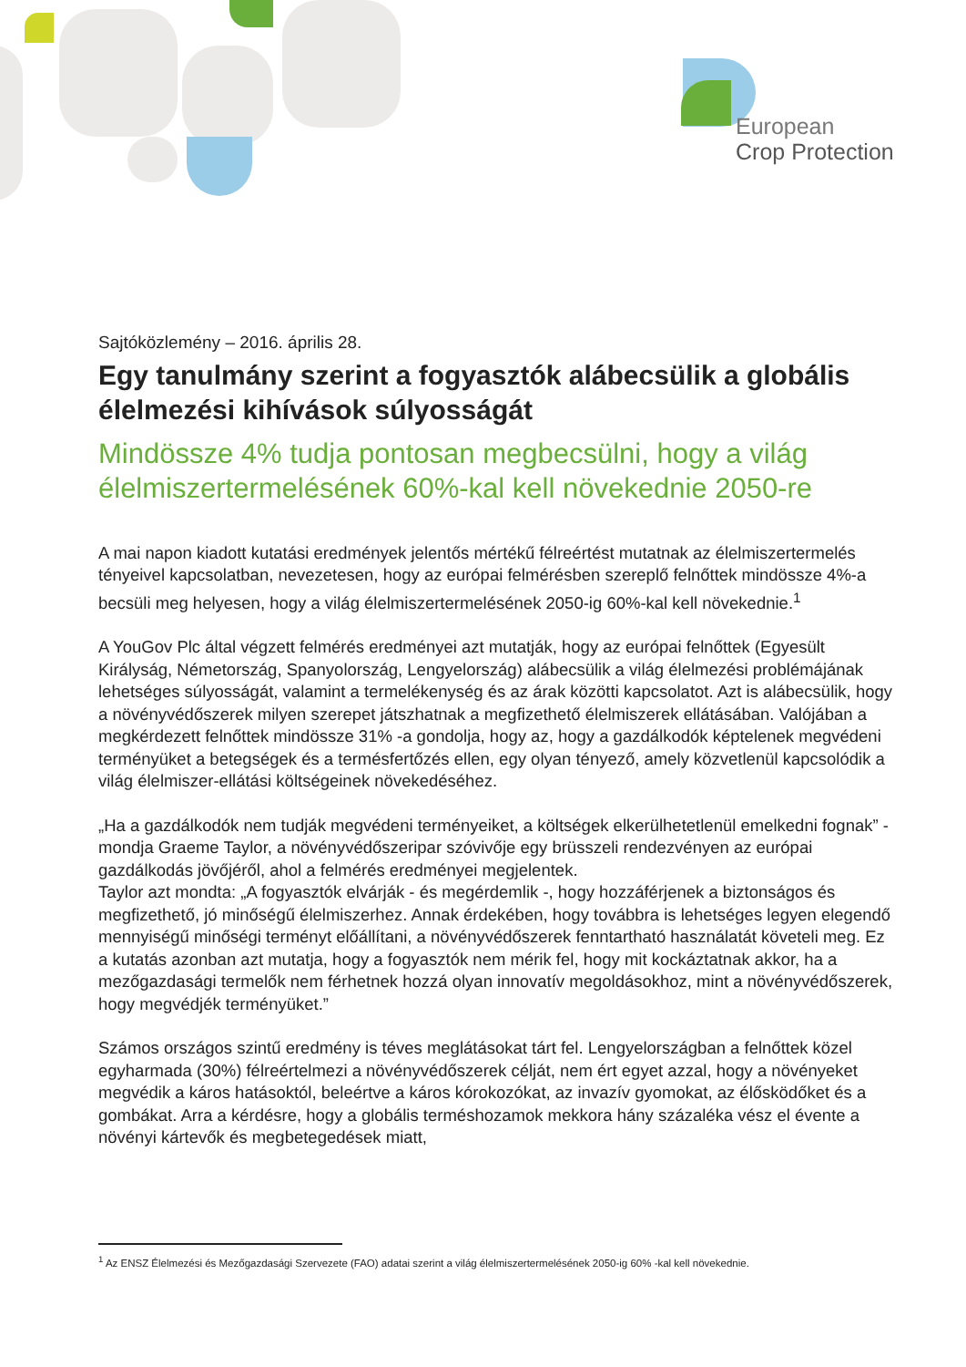European
Crop Protection
Sajtóközlemény – 2016. április 28.
Egy tanulmány szerint a fogyasztók alábecsülik a globális élelmezési kihívások súlyosságát
Mindössze 4% tudja pontosan megbecsülni, hogy a világ élelmiszertermelésének 60%-kal kell növekednie 2050-re
A mai napon kiadott kutatási eredmények jelentős mértékű félreértést mutatnak az élelmiszertermelés tényeivel kapcsolatban, nevezetesen, hogy az európai felmérésben szereplő felnőttek mindössze 4%-a becsüli meg helyesen, hogy a világ élelmiszertermelésének 2050-ig 60%-kal kell növekednie.<sup>1</sup>
A YouGov Plc által végzett felmérés eredményei azt mutatják, hogy az európai felnőttek (Egyesült Királyság, Németország, Spanyolország, Lengyelország) alábecsülik a világ élelmezési problémájának lehetséges súlyosságát, valamint a termelékenység és az árak közötti kapcsolatot. Azt is alábecsülik, hogy a növényvédőszerek milyen szerepet játszhatnak a megfizethető élelmiszerek ellátásában. Valójában a megkérdezett felnőttek mindössze 31% -a gondolja, hogy az, hogy a gazdálkodók képtelenek megvédeni terményüket a betegségek és a termésfertőzés ellen, egy olyan tényező, amely közvetlenül kapcsolódik a világ élelmiszer-ellátási költségeinek növekedéséhez.
„Ha a gazdálkodók nem tudják megvédeni terményeiket, a költségek elkerülhetetlenül emelkedni fognak” - mondja Graeme Taylor, a növényvédőszeripar szóvivője egy brüsszeli rendezvényen az európai gazdálkodás jövőjéről, ahol a felmérés eredményei megjelentek.
Taylor azt mondta: „A fogyasztók elvárják - és megérdemlik -, hogy hozzáférjenek a biztonságos és megfizethető, jó minőségű élelmiszerhez. Annak érdekében, hogy továbbra is lehetséges legyen elegendő mennyiségű minőségi terményt előállítani, a növényvédőszerek fenntartható használatát követeli meg. Ez a kutatás azonban azt mutatja, hogy a fogyasztók nem mérik fel, hogy mit kockáztatnak akkor, ha a mezőgazdasági termelők nem férhetnek hozzá olyan innovatív megoldásokhoz, mint a növényvédőszerek, hogy megvédjék terményüket.”
Számos országos szintű eredmény is téves meglátásokat tárt fel. Lengyelországban a felnőttek közel egyharmada (30%) félreértelmezi a növényvédőszerek célját, nem ért egyet azzal, hogy a növényeket megvédik a káros hatásoktól, beleértve a káros kórokozókat, az invazív gyomokat, az élősködőket és a gombákat. Arra a kérdésre, hogy a globális terméshozamok mekkora hány százaléka vész el évente a növényi kártevők és megbetegedések miatt,
<sup>1</sup> Az ENSZ Élelmezési és Mezőgazdasági Szervezete (FAO) adatai szerint a világ élelmiszertermelésének 2050-ig 60% -kal kell növekednie.